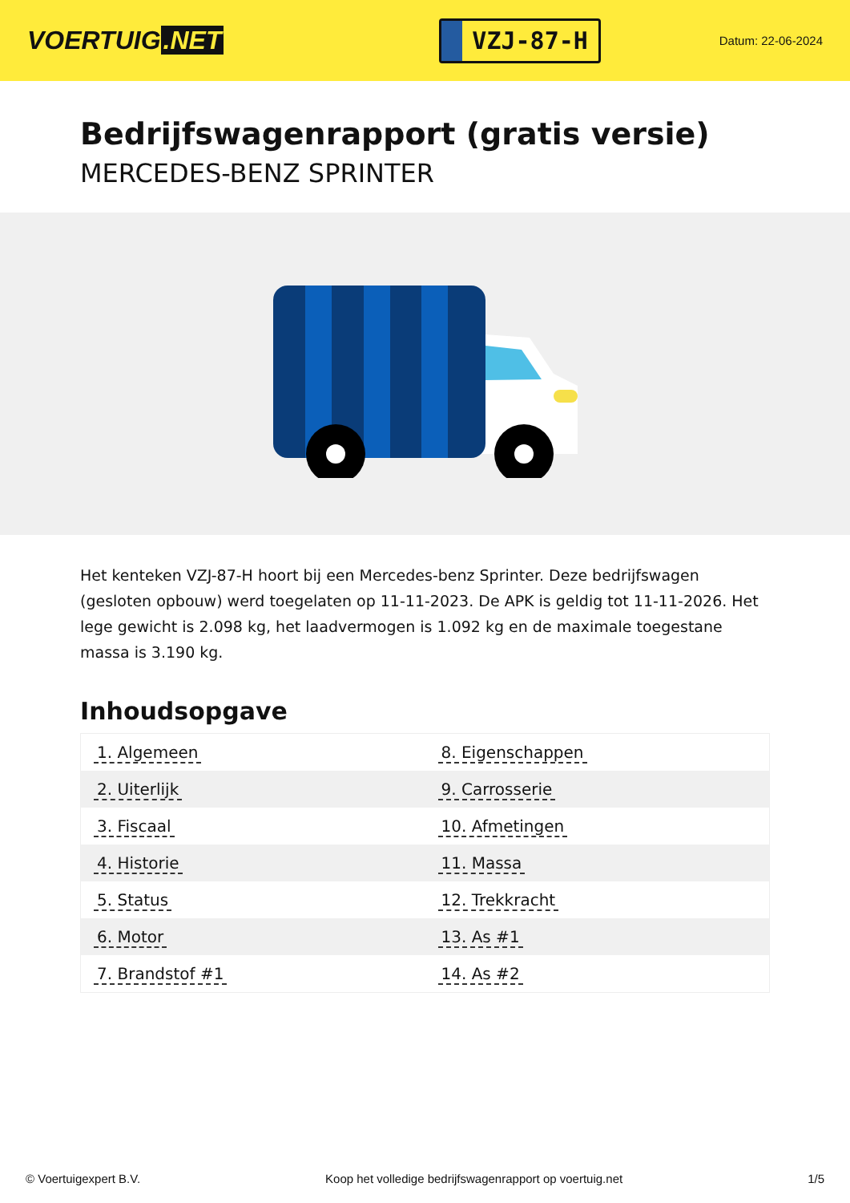VOERTUIG.NET
VZJ-87-H
Datum: 22-06-2024
Bedrijfswagenrapport (gratis versie)
MERCEDES-BENZ SPRINTER
Het kenteken VZJ-87-H hoort bij een Mercedes-benz Sprinter. Deze bedrijfswagen (gesloten opbouw) werd toegelaten op 11-11-2023. De APK is geldig tot 11-11-2026. Het lege gewicht is 2.098 kg, het laadvermogen is 1.092 kg en de maximale toegestane massa is 3.190 kg.
Inhoudsopgave
| 1. Algemeen | 8. Eigenschappen |
| 2. Uiterlijk | 9. Carrosserie |
| 3. Fiscaal | 10. Afmetingen |
| 4. Historie | 11. Massa |
| 5. Status | 12. Trekkracht |
| 6. Motor | 13. As #1 |
| 7. Brandstof #1 | 14. As #2 |
© Voertuigexpert B.V. Koop het volledige bedrijfswagenrapport op voertuig.net 1/5